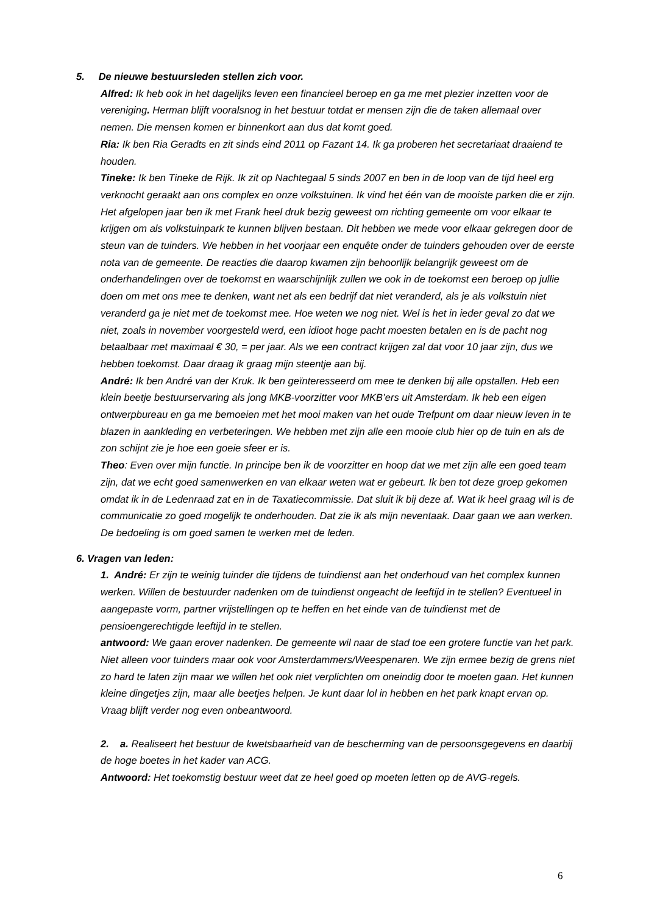5. De nieuwe bestuursleden stellen zich voor.
Alfred: Ik heb ook in het dagelijks leven een financieel beroep en ga me met plezier inzetten voor de vereniging. Herman blijft vooralsnog in het bestuur totdat er mensen zijn die de taken allemaal over nemen. Die mensen komen er binnenkort aan dus dat komt goed.
Ria: Ik ben Ria Geradts en zit sinds eind 2011 op Fazant 14. Ik ga proberen het secretariaat draaiend te houden.
Tineke: Ik ben Tineke de Rijk. Ik zit op Nachtegaal 5 sinds 2007 en ben in de loop van de tijd heel erg verknocht geraakt aan ons complex en onze volkstuinen. Ik vind het één van de mooiste parken die er zijn. Het afgelopen jaar ben ik met Frank heel druk bezig geweest om richting gemeente om voor elkaar te krijgen om als volkstuinpark te kunnen blijven bestaan. Dit hebben we mede voor elkaar gekregen door de steun van de tuinders. We hebben in het voorjaar een enquête onder de tuinders gehouden over de eerste nota van de gemeente. De reacties die daarop kwamen zijn behoorlijk belangrijk geweest om de onderhandelingen over de toekomst en waarschijnlijk zullen we ook in de toekomst een beroep op jullie doen om met ons mee te denken, want net als een bedrijf dat niet veranderd, als je als volkstuin niet veranderd ga je niet met de toekomst mee. Hoe weten we nog niet. Wel is het in ieder geval zo dat we niet, zoals in november voorgesteld werd, een idioot hoge pacht moesten betalen en is de pacht nog betaalbaar met maximaal € 30, = per jaar. Als we een contract krijgen zal dat voor 10 jaar zijn, dus we hebben toekomst. Daar draag ik graag mijn steentje aan bij.
André: Ik ben André van der Kruk. Ik ben geïnteresseerd om mee te denken bij alle opstallen. Heb een klein beetje bestuurservaring als jong MKB-voorzitter voor MKB’ers uit Amsterdam. Ik heb een eigen ontwerpbureau en ga me bemoeien met het mooi maken van het oude Trefpunt om daar nieuw leven in te blazen in aankleding en verbeteringen. We hebben met zijn alle een mooie club hier op de tuin en als de zon schijnt zie je hoe een goeie sfeer er is.
Theo: Even over mijn functie. In principe ben ik de voorzitter en hoop dat we met zijn alle een goed team zijn, dat we echt goed samenwerken en van elkaar weten wat er gebeurt. Ik ben tot deze groep gekomen omdat ik in de Ledenraad zat en in de Taxatiecommissie. Dat sluit ik bij deze af. Wat ik heel graag wil is de communicatie zo goed mogelijk te onderhouden. Dat zie ik als mijn neventaak. Daar gaan we aan werken. De bedoeling is om goed samen te werken met de leden.
6. Vragen van leden:
1. André: Er zijn te weinig tuinder die tijdens de tuindienst aan het onderhoud van het complex kunnen werken. Willen de bestuurder nadenken om de tuindienst ongeacht de leeftijd in te stellen? Eventueel in aangepaste vorm, partner vrijstellingen op te heffen en het einde van de tuindienst met de pensioengerechtigde leeftijd in te stellen.
antwoord: We gaan erover nadenken. De gemeente wil naar de stad toe een grotere functie van het park. Niet alleen voor tuinders maar ook voor Amsterdammers/Weespenaren. We zijn ermee bezig de grens niet zo hard te laten zijn maar we willen het ook niet verplichten om oneindig door te moeten gaan. Het kunnen kleine dingetjes zijn, maar alle beetjes helpen. Je kunt daar lol in hebben en het park knapt ervan op. Vraag blijft verder nog even onbeantwoord.
2. a. Realiseert het bestuur de kwetsbaarheid van de bescherming van de persoonsgegevens en daarbij de hoge boetes in het kader van ACG.
Antwoord: Het toekomstig bestuur weet dat ze heel goed op moeten letten op de AVG-regels.
6